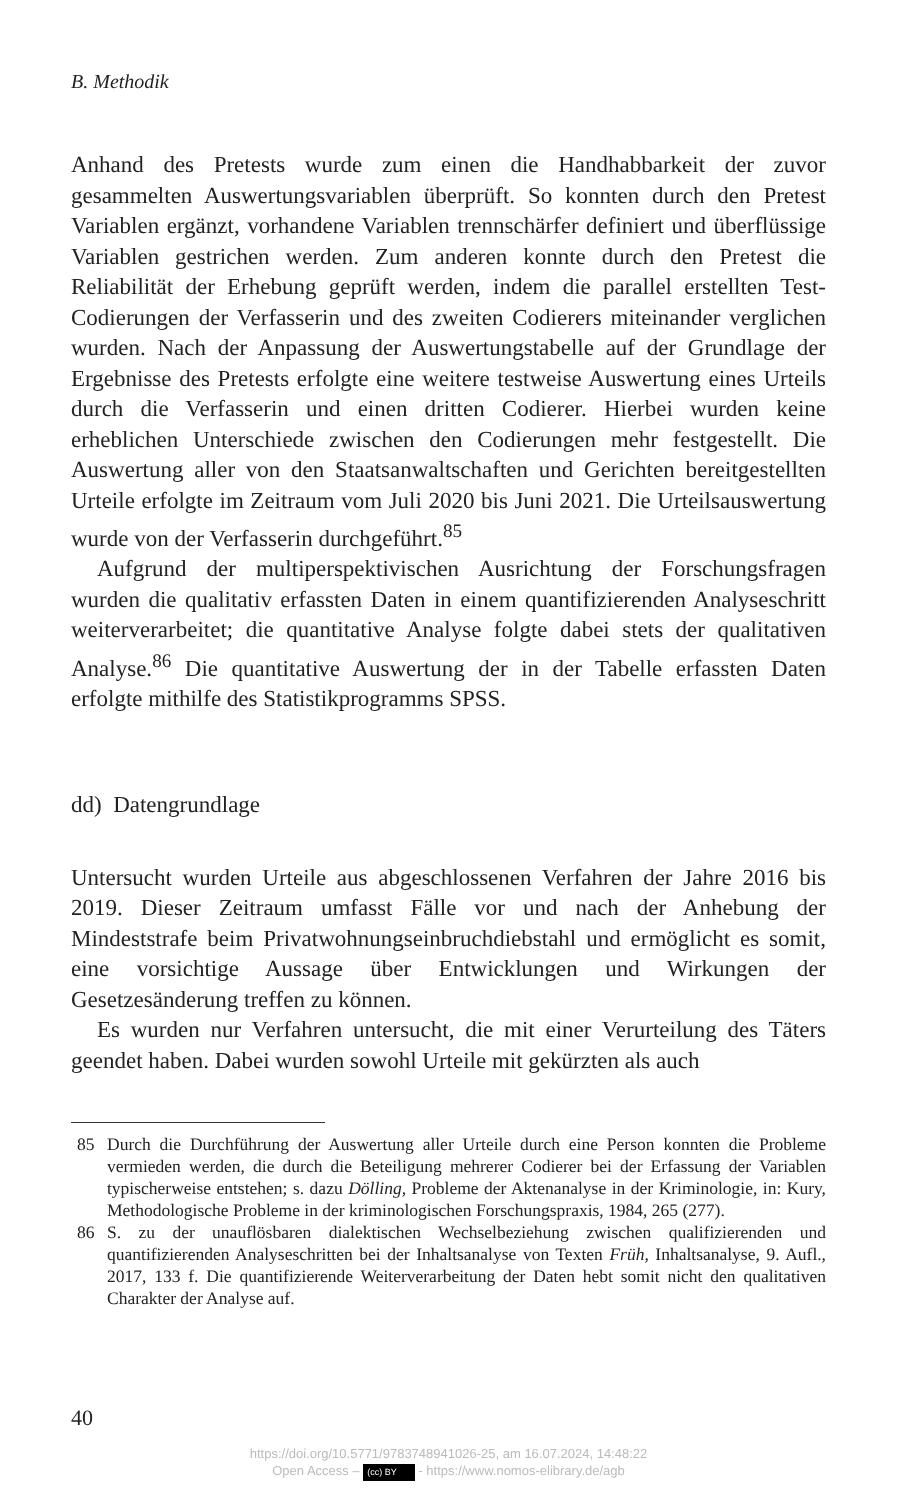B. Methodik
Anhand des Pretests wurde zum einen die Handhabbarkeit der zuvor gesammelten Auswertungsvariablen überprüft. So konnten durch den Pretest Variablen ergänzt, vorhandene Variablen trennschärfer definiert und überflüssige Variablen gestrichen werden. Zum anderen konnte durch den Pretest die Reliabilität der Erhebung geprüft werden, indem die parallel erstellten Test-Codierungen der Verfasserin und des zweiten Codierers miteinander verglichen wurden. Nach der Anpassung der Auswertungstabelle auf der Grundlage der Ergebnisse des Pretests erfolgte eine weitere testweise Auswertung eines Urteils durch die Verfasserin und einen dritten Codierer. Hierbei wurden keine erheblichen Unterschiede zwischen den Codierungen mehr festgestellt. Die Auswertung aller von den Staatsanwaltschaften und Gerichten bereitgestellten Urteile erfolgte im Zeitraum vom Juli 2020 bis Juni 2021. Die Urteilsauswertung wurde von der Verfasserin durchgeführt.<sup>85</sup>
Aufgrund der multiperspektivischen Ausrichtung der Forschungsfragen wurden die qualitativ erfassten Daten in einem quantifizierenden Analyseschritt weiterverarbeitet; die quantitative Analyse folgte dabei stets der qualitativen Analyse.<sup>86</sup> Die quantitative Auswertung der in der Tabelle erfassten Daten erfolgte mithilfe des Statistikprogramms SPSS.
dd) Datengrundlage
Untersucht wurden Urteile aus abgeschlossenen Verfahren der Jahre 2016 bis 2019. Dieser Zeitraum umfasst Fälle vor und nach der Anhebung der Mindeststrafe beim Privatwohnungseinbruchdiebstahl und ermöglicht es somit, eine vorsichtige Aussage über Entwicklungen und Wirkungen der Gesetzesänderung treffen zu können.
Es wurden nur Verfahren untersucht, die mit einer Verurteilung des Täters geendet haben. Dabei wurden sowohl Urteile mit gekürzten als auch
85 Durch die Durchführung der Auswertung aller Urteile durch eine Person konnten die Probleme vermieden werden, die durch die Beteiligung mehrerer Codierer bei der Erfassung der Variablen typischerweise entstehen; s. dazu Dölling, Probleme der Aktenanalyse in der Kriminologie, in: Kury, Methodologische Probleme in der kriminologischen Forschungspraxis, 1984, 265 (277).
86 S. zu der unauflösbaren dialektischen Wechselbeziehung zwischen qualifizierenden und quantifizierenden Analyseschritten bei der Inhaltsanalyse von Texten Früh, Inhaltsanalyse, 9. Aufl., 2017, 133 f. Die quantifizierende Weiterverarbeitung der Daten hebt somit nicht den qualitativen Charakter der Analyse auf.
40
https://doi.org/10.5771/9783748941026-25, am 16.07.2024, 14:48:22
Open Access – (cc) BY - https://www.nomos-elibrary.de/agb